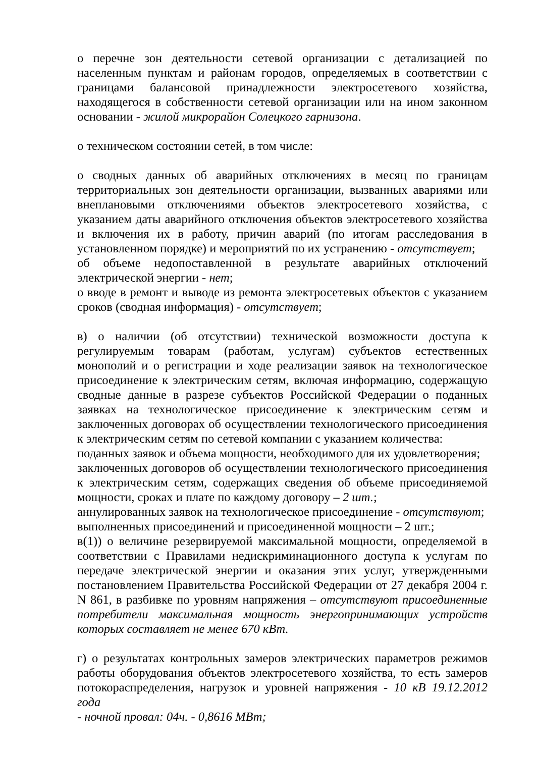о перечне зон деятельности сетевой организации с детализацией по населенным пунктам и районам городов, определяемых в соответствии с границами балансовой принадлежности электросетевого хозяйства, находящегося в собственности сетевой организации или на ином законном основании - жилой микрорайон Солецкого гарнизона.
о техническом состоянии сетей, в том числе:
о сводных данных об аварийных отключениях в месяц по границам территориальных зон деятельности организации, вызванных авариями или внеплановыми отключениями объектов электросетевого хозяйства, с указанием даты аварийного отключения объектов электросетевого хозяйства и включения их в работу, причин аварий (по итогам расследования в установленном порядке) и мероприятий по их устранению - отсутствует;
об объеме недопоставленной в результате аварийных отключений электрической энергии - нет;
о вводе в ремонт и выводе из ремонта электросетевых объектов с указанием сроков (сводная информация) - отсутствует;
в) о наличии (об отсутствии) технической возможности доступа к регулируемым товарам (работам, услугам) субъектов естественных монополий и о регистрации и ходе реализации заявок на технологическое присоединение к электрическим сетям, включая информацию, содержащую сводные данные в разрезе субъектов Российской Федерации о поданных заявках на технологическое присоединение к электрическим сетям и заключенных договорах об осуществлении технологического присоединения к электрическим сетям по сетевой компании с указанием количества:
поданных заявок и объема мощности, необходимого для их удовлетворения;
заключенных договоров об осуществлении технологического присоединения к электрическим сетям, содержащих сведения об объеме присоединяемой мощности, сроках и плате по каждому договору – 2 шт.;
аннулированных заявок на технологическое присоединение - отсутствуют;
выполненных присоединений и присоединенной мощности – 2 шт.;
в(1)) о величине резервируемой максимальной мощности, определяемой в соответствии с Правилами недискриминационного доступа к услугам по передаче электрической энергии и оказания этих услуг, утвержденными постановлением Правительства Российской Федерации от 27 декабря 2004 г. N 861, в разбивке по уровням напряжения – отсутствуют присоединенные потребители максимальная мощность энергопринимающих устройств которых составляет не менее 670 кВт.
г) о результатах контрольных замеров электрических параметров режимов работы оборудования объектов электросетевого хозяйства, то есть замеров потокораспределения, нагрузок и уровней напряжения - 10 кВ 19.12.2012 года
- ночной провал: 04ч. - 0,8616 МВт;